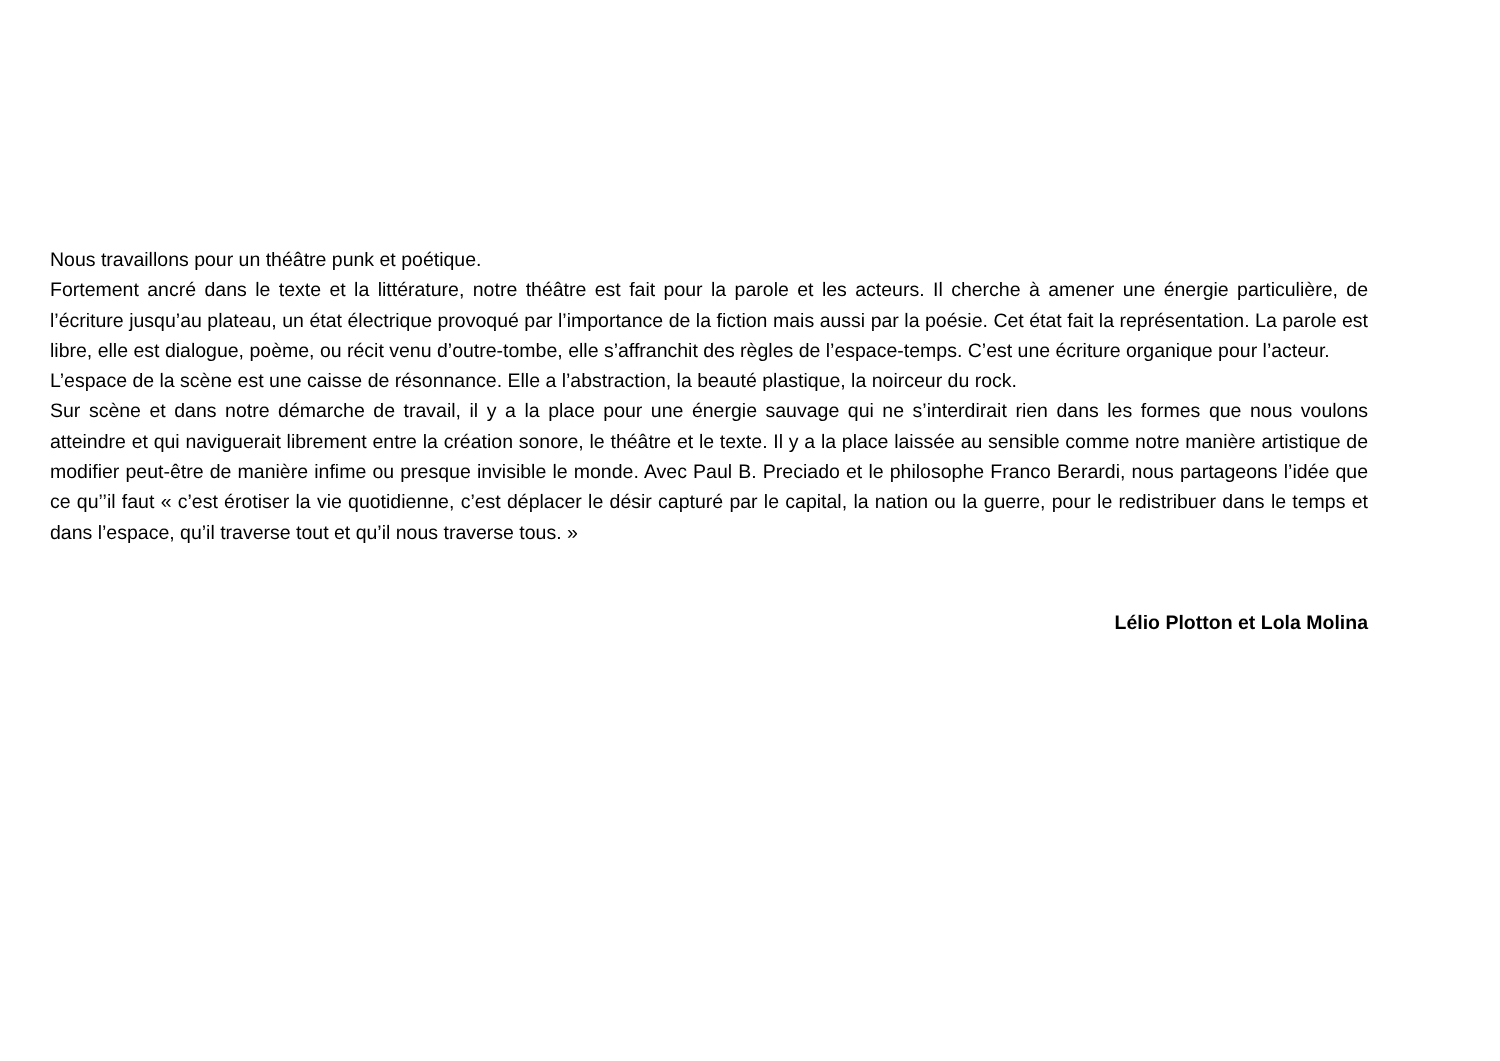Nous travaillons pour un théâtre punk et poétique.
Fortement ancré dans le texte et la littérature, notre théâtre est fait pour la parole et les acteurs. Il cherche à amener une énergie particulière, de l’écriture jusqu’au plateau, un état électrique provoqué par l’importance de la fiction mais aussi par la poésie. Cet état fait la représentation. La parole est libre, elle est dialogue, poème, ou récit venu d’outre-tombe, elle s’affranchit des règles de l’espace-temps. C’est une écriture organique pour l’acteur.
L’espace de la scène est une caisse de résonnance. Elle a l’abstraction, la beauté plastique, la noirceur du rock.
Sur scène et dans notre démarche de travail, il y a la place pour une énergie sauvage qui ne s’interdirait rien dans les formes que nous voulons atteindre et qui naviguerait librement entre la création sonore, le théâtre et le texte. Il y a la place laissée au sensible comme notre manière artistique de modifier peut-être de manière infime ou presque invisible le monde. Avec Paul B. Preciado et le philosophe Franco Berardi, nous partageons l’idée que ce qu’’il faut « c’est érotiser la vie quotidienne, c’est déplacer le désir capturé par le capital, la nation ou la guerre, pour le redistribuer dans le temps et dans l’espace, qu’il traverse tout et qu’il nous traverse tous. »
Lélio Plotton et Lola Molina